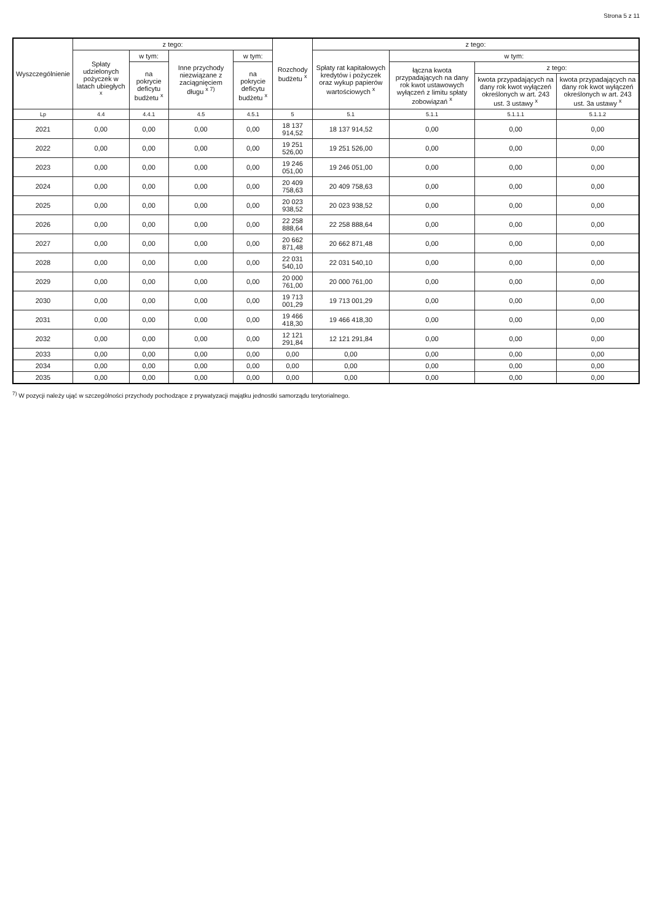Strona 5 z 11
| Wyszczególnienie | z tego: | | | | Rozchody budżetu <sup>x</sup> | z tego: | | | |
| --- | --- | --- | --- | --- | --- | --- | --- | --- | --- |
| | Spłaty udzielonych pożyczek w latach ubiegłych <sup>x</sup> | w tym: | Inne przychody niezwiązane z zaciągnięciem długu <sup>x 7)</sup> | w tym: | | Spłaty rat kapitałowych kredytów i pożyczek oraz wykup papierów wartościowych <sup>x</sup> | w tym: | | |
| | | na pokrycie deficytu budżetu <sup>x</sup> | | na pokrycie deficytu budżetu <sup>x</sup> | | | łączna kwota przypadających na dany rok kwot ustawowych wyłączeń z limitu spłaty zobowiązań <sup>x</sup> | z tego: | |
| | | | | | | | | kwota przypadających na dany rok kwot wyłączeń określonych w art. 243 ust. 3 ustawy <sup>x</sup> | kwota przypadających na dany rok kwot wyłączeń określonych w art. 243 ust. 3a ustawy <sup>x</sup> |
| Lp | 4.4 | 4.4.1 | 4.5 | 4.5.1 | 5 | 5.1 | 5.1.1 | 5.1.1.1 | 5.1.1.2 |
| 2021 | 0,00 | 0,00 | 0,00 | 0,00 | 18 137 914,52 | 18 137 914,52 | 0,00 | 0,00 | 0,00 |
| 2022 | 0,00 | 0,00 | 0,00 | 0,00 | 19 251 526,00 | 19 251 526,00 | 0,00 | 0,00 | 0,00 |
| 2023 | 0,00 | 0,00 | 0,00 | 0,00 | 19 246 051,00 | 19 246 051,00 | 0,00 | 0,00 | 0,00 |
| 2024 | 0,00 | 0,00 | 0,00 | 0,00 | 20 409 758,63 | 20 409 758,63 | 0,00 | 0,00 | 0,00 |
| 2025 | 0,00 | 0,00 | 0,00 | 0,00 | 20 023 938,52 | 20 023 938,52 | 0,00 | 0,00 | 0,00 |
| 2026 | 0,00 | 0,00 | 0,00 | 0,00 | 22 258 888,64 | 22 258 888,64 | 0,00 | 0,00 | 0,00 |
| 2027 | 0,00 | 0,00 | 0,00 | 0,00 | 20 662 871,48 | 20 662 871,48 | 0,00 | 0,00 | 0,00 |
| 2028 | 0,00 | 0,00 | 0,00 | 0,00 | 22 031 540,10 | 22 031 540,10 | 0,00 | 0,00 | 0,00 |
| 2029 | 0,00 | 0,00 | 0,00 | 0,00 | 20 000 761,00 | 20 000 761,00 | 0,00 | 0,00 | 0,00 |
| 2030 | 0,00 | 0,00 | 0,00 | 0,00 | 19 713 001,29 | 19 713 001,29 | 0,00 | 0,00 | 0,00 |
| 2031 | 0,00 | 0,00 | 0,00 | 0,00 | 19 466 418,30 | 19 466 418,30 | 0,00 | 0,00 | 0,00 |
| 2032 | 0,00 | 0,00 | 0,00 | 0,00 | 12 121 291,84 | 12 121 291,84 | 0,00 | 0,00 | 0,00 |
| 2033 | 0,00 | 0,00 | 0,00 | 0,00 | 0,00 | 0,00 | 0,00 | 0,00 | 0,00 |
| 2034 | 0,00 | 0,00 | 0,00 | 0,00 | 0,00 | 0,00 | 0,00 | 0,00 | 0,00 |
| 2035 | 0,00 | 0,00 | 0,00 | 0,00 | 0,00 | 0,00 | 0,00 | 0,00 | 0,00 |
<sup>7)</sup> W pozycji należy ująć w szczególności przychody pochodzące z prywatyzacji majątku jednostki samorządu terytorialnego.